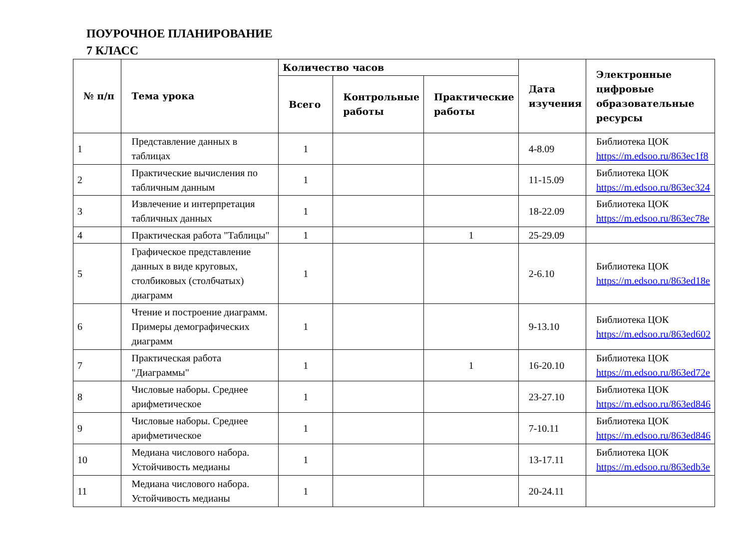ПОУРОЧНОЕ ПЛАНИРОВАНИЕ
7 КЛАСС
| № п/п | Тема урока | Количество часов | | | Дата изучения | Электронные цифровые образовательные ресурсы |
| --- | --- | --- | --- | --- | --- | --- |
| | | Всего | Контрольные работы | Практические работы | | |
| 1 | Представление данных в таблицах | 1 | | | 4-8.09 | Библиотека ЦОК https://m.edsoo.ru/863ec1f8 |
| 2 | Практические вычисления по табличным данным | 1 | | | 11-15.09 | Библиотека ЦОК https://m.edsoo.ru/863ec324 |
| 3 | Извлечение и интерпретация табличных данных | 1 | | | 18-22.09 | Библиотека ЦОК https://m.edsoo.ru/863ec78e |
| 4 | Практическая работа "Таблицы" | 1 | | 1 | 25-29.09 | |
| 5 | Графическое представление данных в виде круговых, столбиковых (столбчатых) диаграмм | 1 | | | 2-6.10 | Библиотека ЦОК https://m.edsoo.ru/863ed18e |
| 6 | Чтение и построение диаграмм. Примеры демографических диаграмм | 1 | | | 9-13.10 | Библиотека ЦОК https://m.edsoo.ru/863ed602 |
| 7 | Практическая работа "Диаграммы" | 1 | | 1 | 16-20.10 | Библиотека ЦОК https://m.edsoo.ru/863ed72e |
| 8 | Числовые наборы. Среднее арифметическое | 1 | | | 23-27.10 | Библиотека ЦОК https://m.edsoo.ru/863ed846 |
| 9 | Числовые наборы. Среднее арифметическое | 1 | | | 7-10.11 | Библиотека ЦОК https://m.edsoo.ru/863ed846 |
| 10 | Медиана числового набора. Устойчивость медианы | 1 | | | 13-17.11 | Библиотека ЦОК https://m.edsoo.ru/863edb3e |
| 11 | Медиана числового набора. Устойчивость медианы | 1 | | | 20-24.11 | |